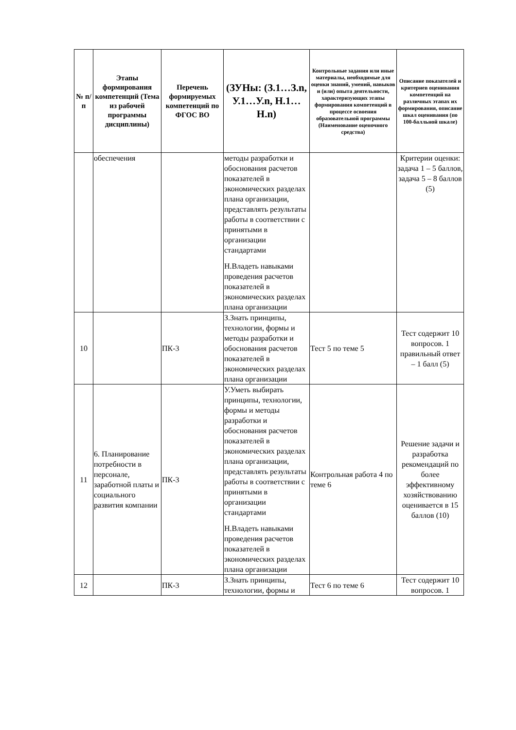| № п/п | Этапы формирования компетенций (Тема из рабочей программы дисциплины) | Перечень формируемых компетенций по ФГОС ВО | (ЗУНы: (З.1…З.n, У.1…У.n, Н.1…Н.n) | Контрольные задания или иные материалы, необходимые для оценки знаний, умений, навыков и (или) опыта деятельности, характеризующих этапы формирования компетенций в процессе освоения образовательной программы (Наименование оценочного средства) | Описание показателей и критериев оценивания компетенций на различных этапах их формирования, описание шкал оценивания (по 100-балльной шкале) |
| --- | --- | --- | --- | --- | --- |
| | обеспечения | | методы разработки и обоснования расчетов показателей в экономических разделах плана организации, представлять результаты работы в соответствии с принятыми в организации стандартами Н.Владеть навыками проведения расчетов показателей в экономических разделах плана организации | | Критерии оценки: задача 1 – 5 баллов, задача 5 – 8 баллов (5) |
| 10 | | ПК-3 | З.Знать принципы, технологии, формы и методы разработки и обоснования расчетов показателей в экономических разделах плана организации | Тест 5 по теме 5 | Тест содержит 10 вопросов. 1 правильный ответ – 1 балл (5) |
| 11 | 6. Планирование потребности в персонале, заработной платы и социального развития компании | ПК-3 | У.Уметь выбирать принципы, технологии, формы и методы разработки и обоснования расчетов показателей в экономических разделах плана организации, представлять результаты работы в соответствии с принятыми в организации стандартами Н.Владеть навыками проведения расчетов показателей в экономических разделах плана организации | Контрольная работа 4 по теме 6 | Решение задачи и разработка рекомендаций по более эффективному хозяйствованию оценивается в 15 баллов (10) |
| 12 | | ПК-3 | З.Знать принципы, технологии, формы и | Тест 6 по теме 6 | Тест содержит 10 вопросов. 1 |